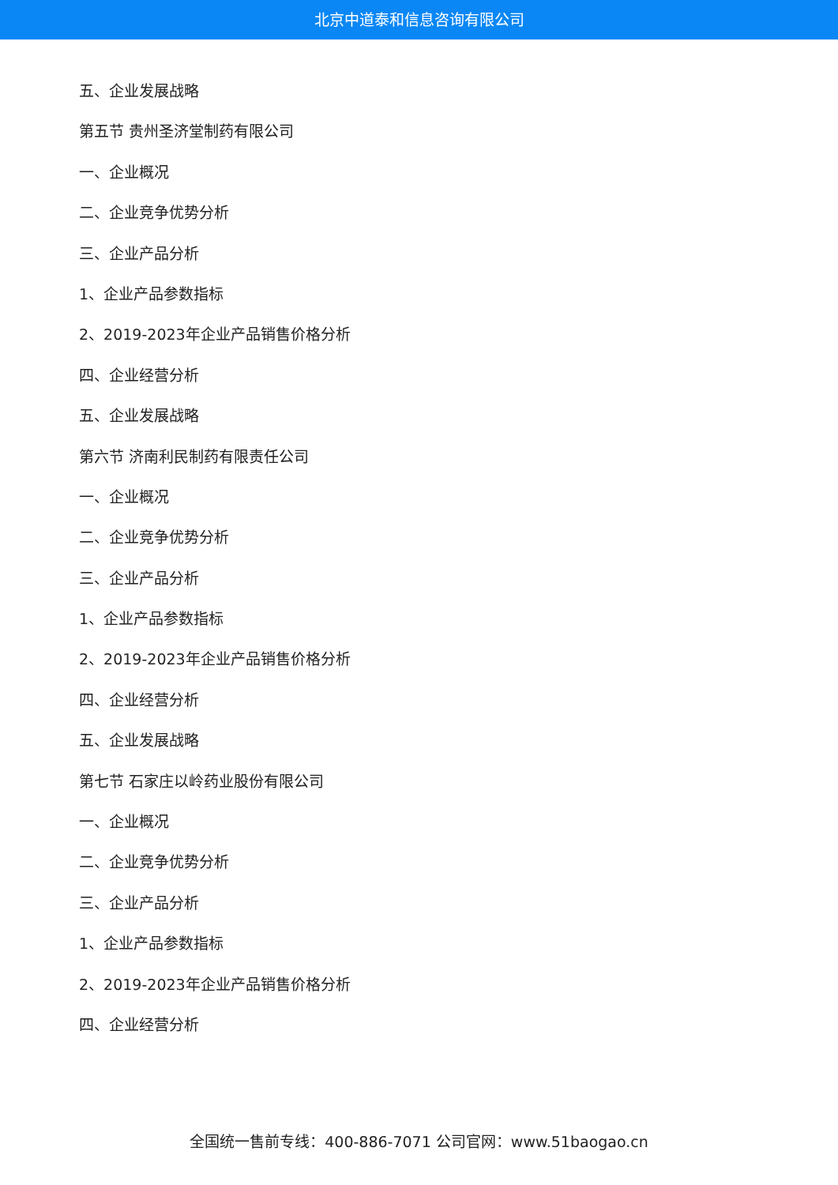北京中道泰和信息咨询有限公司
五、企业发展战略
第五节 贵州圣济堂制药有限公司
一、企业概况
二、企业竞争优势分析
三、企业产品分析
1、企业产品参数指标
2、2019-2023年企业产品销售价格分析
四、企业经营分析
五、企业发展战略
第六节 济南利民制药有限责任公司
一、企业概况
二、企业竞争优势分析
三、企业产品分析
1、企业产品参数指标
2、2019-2023年企业产品销售价格分析
四、企业经营分析
五、企业发展战略
第七节 石家庄以岭药业股份有限公司
一、企业概况
二、企业竞争优势分析
三、企业产品分析
1、企业产品参数指标
2、2019-2023年企业产品销售价格分析
四、企业经营分析
全国统一售前专线：400-886-7071 公司官网：www.51baogao.cn